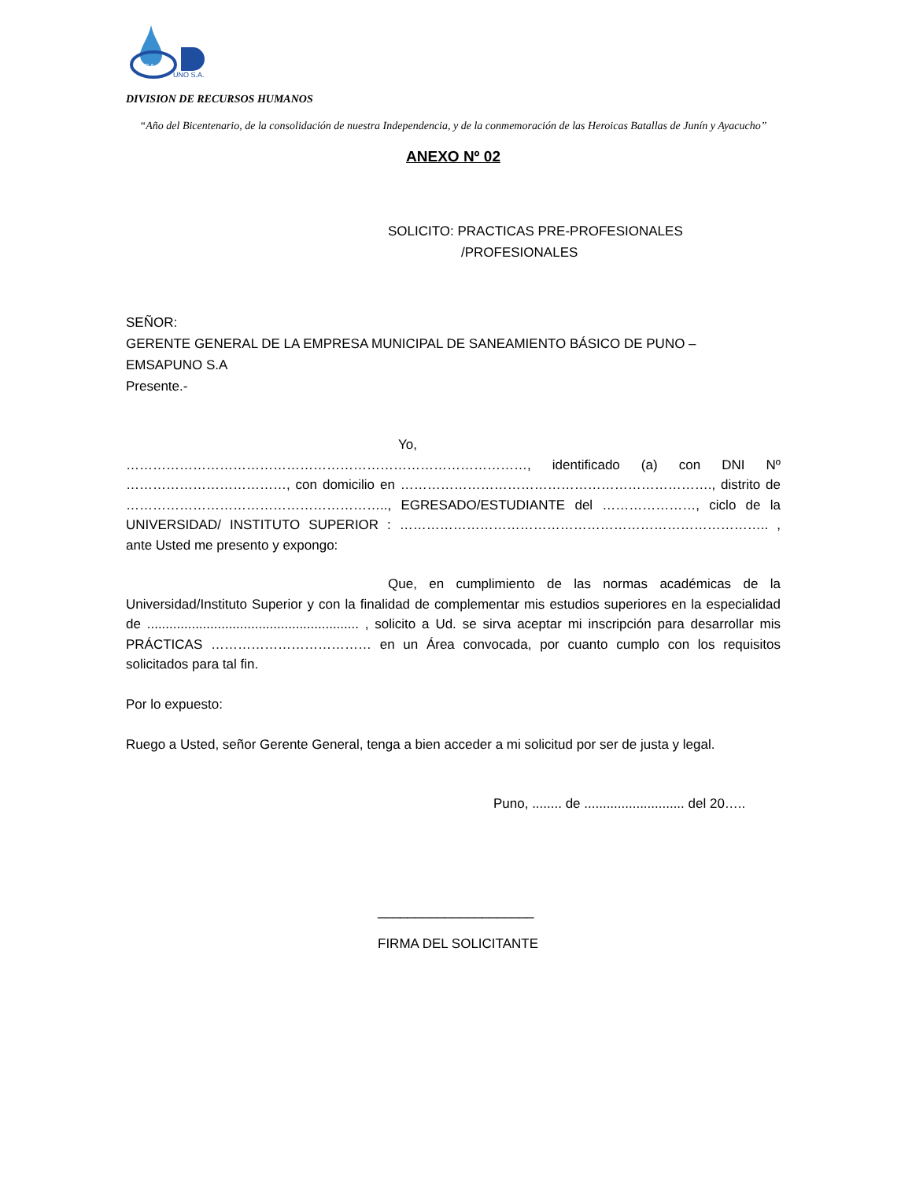MSA
UNO S.A.
DIVISION DE RECURSOS HUMANOS
“Año del Bicentenario, de la consolidación de nuestra Independencia, y de la conmemoración de las Heroicas Batallas de Junín y Ayacucho”
ANEXO Nº 02
SOLICITO: PRACTICAS PRE-PROFESIONALES
/PROFESIONALES
SEÑOR:
GERENTE GENERAL DE LA EMPRESA MUNICIPAL DE SANEAMIENTO BÁSICO DE PUNO –
EMSAPUNO S.A
Presente.-
Yo, ………………………………………………………………………………, identificado (a) con DNI Nº ………………………………, con domicilio en ……………………………………………………………., distrito de ………………………………………………….., EGRESADO/ESTUDIANTE del …………………, ciclo de la UNIVERSIDAD/ INSTITUTO SUPERIOR : ……………………………………………………………………….. , ante Usted me presento y expongo:
Que, en cumplimiento de las normas académicas de la Universidad/Instituto Superior y con la finalidad de complementar mis estudios superiores en la especialidad de ......................................................... , solicito a Ud. se sirva aceptar mi inscripción para desarrollar mis PRÁCTICAS ……………………………… en un Área convocada, por cuanto cumplo con los requisitos solicitados para tal fin.
Por lo expuesto:
Ruego a Usted, señor Gerente General, tenga a bien acceder a mi solicitud por ser de justa y legal.
Puno, ........ de ........................... del 20…..
_____________________
FIRMA DEL SOLICITANTE